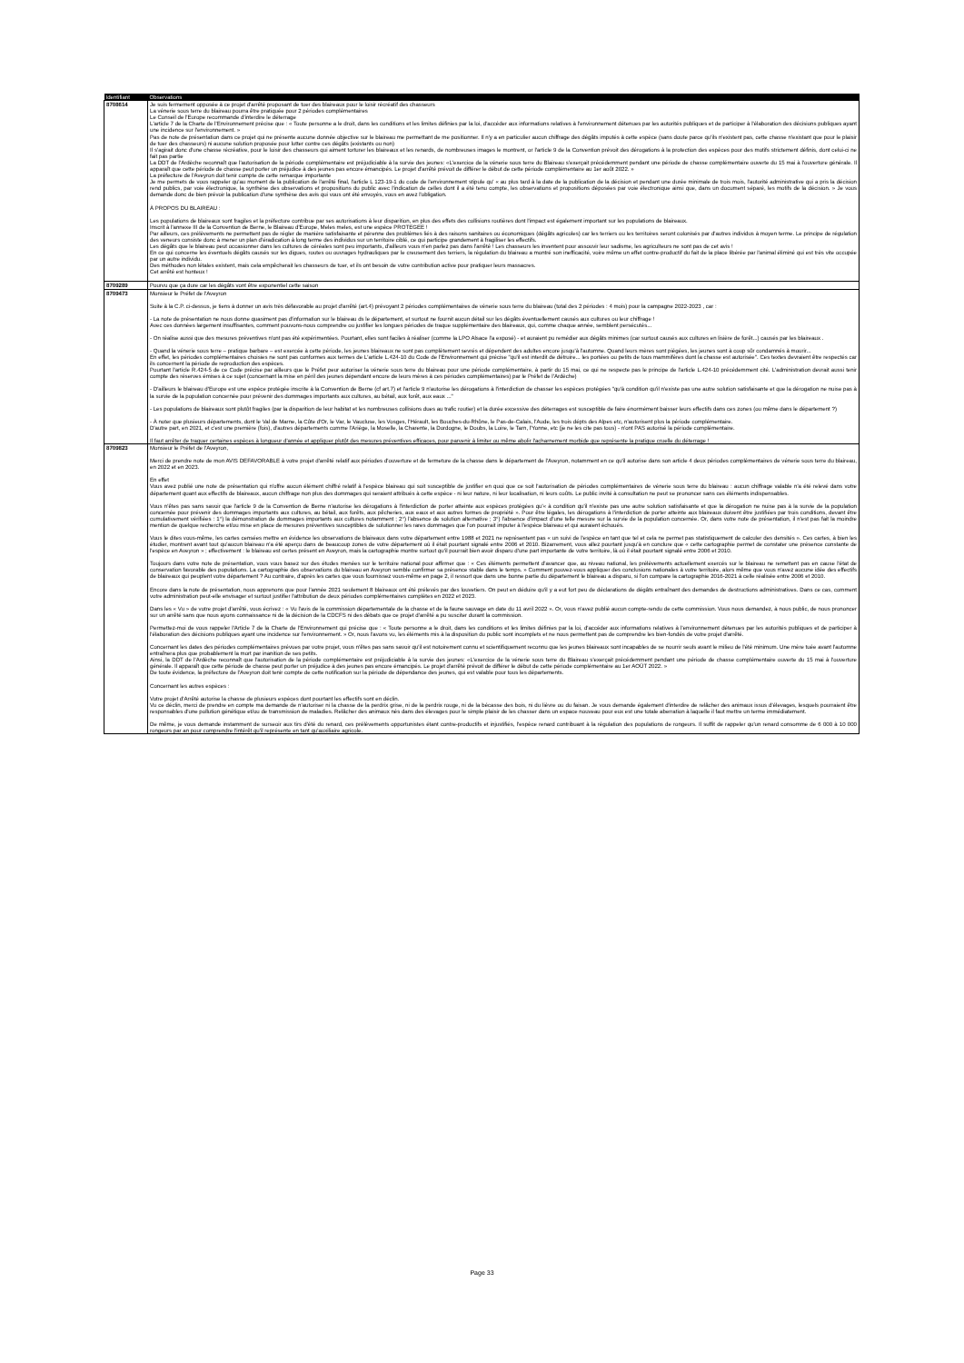| Identifiant | Observations |
| --- | --- |
| 8708614 | Je suis fermement opposée à ce projet d'arrêté proposant de tuer des blaireaux pour le loisir récréatif des chasseurs La vénerie sous terre du blaireau pourra être pratiquée pour 2 périodes complémentaires Le Conseil de l'Europe recommande d'interdire le déterrage L'article 7 de la Charte de l'Environnement précise que : « Toute personne a le droit, dans les conditions et les limites définies par la loi, d'accéder aux informations relatives à l'environnement détenues par les autorités publiques et de participer à l'élaboration des décisions publiques ayant une incidence sur l'environnement. » Pas de note de présentation dans ce projet qui ne présente aucune donnée objective sur le blaireau me permettant de me positionner. Il n'y a en particulier aucun chiffrage des dégâts imputés à cette espèce (sans doute parce qu'ils n'existent pas, cette chasse n'existant que pour le plaisir de tuer des chasseurs) ni aucune solution proposée pour lutter contre ces dégâts (existants ou non) Il s'agirait donc d'une chasse récréative, pour le loisir des chasseurs qui aiment torturer les blaireaux et les renards, de nombreuses images le montrent, or l'article 9 de la Convention prévoit des dérogations à la protection des espèces pour des motifs strictement définis, dont celui-ci ne fait pas partie La DDT de l'Ardèche reconnaît que l'autorisation de la période complémentaire est préjudiciable à la survie des jeunes: «L'exercice de la vénerie sous terre du Blaireau s'exerçait précédemment pendant une période de chasse complémentaire ouverte du 15 mai à l'ouverture générale. Il apparaît que cette période de chasse peut porter un préjudice à des jeunes pas encore émancipés. Le projet d'arrêté prévoit de différer le début de cette période complémentaire au 1er août 2022. » La préfecture de l'Aveyron doit tenir compte de cette remarque importante Je me permets de vous rappeler qu'au moment de la publication de l'arrêté final, l'article L 123-19-1 du code de l'environnement stipule qu' « au plus tard à la date de la publication de la décision et pendant une durée minimale de trois mois, l'autorité administrative qui a pris la décision rend publics, par voie électronique, la synthèse des observations et propositions du public avec l'indication de celles dont il a été tenu compte, les observations et propositions déposées par voie électronique ainsi que, dans un document séparé, les motifs de la décision. » Je vous demande donc de bien prévoir la publication d'une synthèse des avis qui vous ont été envoyés, vous en avez l'obligation. À PROPOS DU BLAIREAU : Les populations de blaireaux sont fragiles et la préfecture contribue par ses autorisations à leur disparition, en plus des effets des collisions routières dont l'impact est également important sur les populations de blaireaux. Inscrit à l'annexe III de la Convention de Berne, le Blaireau d'Europe, Meles meles, est une espèce PROTEGEE ! Par ailleurs, ces prélèvements ne permettent pas de régler de manière satisfaisante et pérenne des problèmes liés à des raisons sanitaires ou économiques (dégâts agricoles) car les terriers ou les territoires seront colonisés par d'autres individus à moyen terme. Le principe de régulation des veneurs consiste donc à mener un plan d'éradication à long terme des individus sur un territoire ciblé, ce qui participe grandement à fragiliser les effectifs. Les dégâts que le blaireau peut occasionner dans les cultures de céréales sont peu importants, d'ailleurs vous n'en parlez pas dans l'arrêté ! Les chasseurs les inventent pour assouvir leur sadisme, les agriculteurs ne sont pas de cet avis ! En ce qui concerne les éventuels dégâts causés sur les digues, routes ou ouvrages hydrauliques par le creusement des terriers, la régulation du blaireau a montré son inefficacité, voire même un effet contre-productif du fait de la place libérée par l'animal éliminé qui est très vite occupée par un autre individu. Des méthodes non létales existent, mais cela empêcherait les chasseurs de tuer, et ils ont besoin de votre contribution active pour pratiquer leurs massacres. Cet arrêté est honteux ! |
| 8709289 | Pourvu que ça dure car les dégâts vont être exponentiel cette saison |
| 8709473 | Monsieur le Préfet de l'Aveyron Suite à la C.P. ci-dessus, je tiens à donner un avis très défavorable au projet d'arrêté (art.4) prévoyant 2 périodes complémentaires de vénerie sous terre du blaireau (total des 2 périodes : 4 mois) pour la campagne 2022-2023 , car : - La note de présentation ne nous donne quasiment pas d'information sur le blaireau ds le département, et surtout ne fournit aucun détail sur les dégâts éventuellement causés aux cultures ou leur chiffrage ! Avec ces données largement insuffisantes, comment pouvons-nous comprendre ou justifier les longues périodes de traque supplémentaire des blaireaux, qui, comme chaque année, semblent persécutés... - On réalise aussi que des mesures préventives n'ont pas été expérimentées. Pourtant, elles sont faciles à réaliser (comme la LPO Alsace l'a exposé) - et auraient pu remédier aux dégâts minimes (car surtout causés aux cultures en lisière de forêt...) causés par les blaireaux . - Quand la vénerie sous terre – pratique barbare – est exercée à cette période, les jeunes blaireaux ne sont pas complètement sevrés et dépendent des adultes encore jusqu'à l'automne. Quand leurs mères sont piégées, les jeunes sont à coup sûr condamnés à mourir... En effet, les périodes complémentaires choisies ne sont pas conformes aux termes de L'article L.424-10 du Code de l'Environnement qui précise "qu'il est interdit de détruire... les portées ou petits de tous mammifères dont la chasse est autorisée". Ces textes devraient être respectés car ils concernent la période de reproduction des espèces. Pourtant l'article R.424-5 de ce Code précise par ailleurs que le Préfet peur autoriser la vénerie sous terre du blaireau pour une période complémentaire, à partir du 15 mai, ce qui ne respecte pas le principe de l'article L.424-10 précédemment cité. L'administration devrait aussi tenir compte des réserves émises à ce sujet (concernant la mise en péril des jeunes dépendant encore de leurs mères à ces périodes complémentaires) par le Préfet de l'Ardèche) - D'ailleurs le blaireau d'Europe est une espèce protégée inscrite à la Convention de Berne (cf art.7) et l'article 9 n'autorise les dérogations à l'interdiction de chasser les espèces protégées "qu'à condition qu'il n'existe pas une autre solution satisfaisante et que la dérogation ne nuise pas à la survie de la population concernée pour prévenir des dommages importants aux cultures, au bétail, aux forêt, aux eaux ..." - Les populations de blaireaux sont plutôt fragiles (par la disparition de leur habitat et les nombreuses collisions dues au trafic routier) et la durée excessive des déterrages est susceptible de faire énormément baisser leurs effectifs dans ces zones (ou même dans le département ?) - À noter que plusieurs départements, dont le Val de Marne, la Côte d'Or, le Var, le Vaucluse, les Vosges, l'Hérault, les Bouches-du-Rhône, le Pas-de-Calais, l'Aude, les trois dépts des Alpes etc, n'autorisent plus la période complémentaire. D'autre part, en 2021, et c'est une première (fois), d'autres départements comme l'Ariège, la Moselle, la Charente, la Dordogne, le Doubs, la Loire, le Tarn, l'Yonne, etc (je ne les cite pas tous) - n'ont PAS autorisé la période complémentaire. Il faut arrêter de traquer certaines espèces à longueur d'année et appliquer plutôt des mesures préventives efficaces, pour parvenir à limiter ou même abolir l'acharnement morbide que représente la pratique cruelle du déterrage ! |
| 8709823 | Monsieur le Préfet de l'Aveyron, Merci de prendre note de mon AVIS DEFAVORABLE à votre projet d'arrêté relatif aux périodes d'ouverture et de fermeture de la chasse dans le département de l'Aveyron, notamment en ce qu'il autorise dans son article 4 deux périodes complémentaires de vénerie sous terre du blaireau, en 2022 et en 2023. En effet Vous avez publié une note de présentation qui n'offre aucun élément chiffré relatif à l'espèce blaireau qui soit susceptible de justifier en quoi que ce soit l'autorisation de périodes complémentaires de vénerie sous terre du blaireau : aucun chiffrage valable n'a été relevé dans votre département quant aux effectifs de blaireaux, aucun chiffrage non plus des dommages qui seraient attribués à cette espèce - ni leur nature, ni leur localisation, ni leurs coûts. Le public invité à consultation ne peut se prononcer sans ces éléments indispensables. Vous n'êtes pas sans savoir que l'article 9 de la Convention de Berne n'autorise les dérogations à l'interdiction de porter atteinte aux espèces protégées qu'« à condition qu'il n'existe pas une autre solution satisfaisante et que la dérogation ne nuise pas à la survie de la population concernée pour prévenir des dommages importants aux cultures, au bétail, aux forêts, aux pêcheries, aux eaux et aux autres formes de propriété ». Pour être légales, les dérogations à l'interdiction de porter atteinte aux blaireaux doivent être justifiées par trois conditions, devant être cumulativement vérifiées : 1°) la démonstration de dommages importants aux cultures notamment ; 2°) l'absence de solution alternative ; 3°) l'absence d'impact d'une telle mesure sur la survie de la population concernée. Or, dans votre note de présentation, il n'est pas fait la moindre mention de quelque recherche et/ou mise en place de mesures préventives susceptibles de solutionner les rares dommages que l'on pourrait imputer à l'espèce blaireau et qui auraient échoués. Vous le dites vous-même, les cartes censées mettre en évidence les observations de blaireaux dans votre département entre 1988 et 2021 ne représentent pas « un suivi de l'espèce en tant que tel et cela ne permet pas statistiquement de calculer des densités ». Ces cartes, à bien les étudier, montrent avant tout qu'aucun blaireau n'a été aperçu dans de beaucoup zones de votre département où il était pourtant signalé entre 2006 et 2010. Bizarrement, vous allez pourtant jusqu'à en conclure que « cette cartographie permet de constater une présence constante de l'espèce en Aveyron » ; effectivement : le blaireau est certes présent en Aveyron, mais la cartographie montre surtout qu'il pourrait bien avoir disparu d'une part importante de votre territoire, là où il était pourtant signalé entre 2006 et 2010. Toujours dans votre note de présentation, vous vous basez sur des études menées sur le territoire national pour affirmer que : « Ces éléments permettent d'avancer que, au niveau national, les prélèvements actuellement exercés sur le blaireau ne remettent pas en cause l'état de conservation favorable des populations. La cartographie des observations du blaireau en Aveyron semble confirmer sa présence stable dans le temps. » Comment pouvez-vous appliquer des conclusions nationales à votre territoire, alors même que vous n'avez aucune idée des effectifs de blaireaux qui peuplent votre département ? Au contraire, d'après les cartes que vous fournissez vous-même en page 2, il ressort que dans une bonne partie du département le blaireau a disparu, si l'on compare la cartographie 2016-2021 à celle réalisée entre 2006 et 2010. Encore dans la note de présentation, nous apprenons que pour l'année 2021 seulement 8 blaireaux ont été prélevés par des louvetiers. On peut en déduire qu'il y a eut fort peu de déclarations de dégâts entraînant des demandes de destructions administratives. Dans ce cas, comment votre administration peut-elle envisager et surtout justifier l'attribution de deux périodes complémentaires complètes en 2022 et 2023. Dans les « Vu » de votre projet d'arrêté, vous écrivez : « Vu l'avis de la commission départementale de la chasse et de la faune sauvage en date du 11 avril 2022 ». Or, vous n'avez publié aucun compte-rendu de cette commission. Vous nous demandez, à nous public, de nous prononcer sur un arrêté sans que nous ayons connaissance ni de la décision de la CDCFS ni des débats que ce projet d'arrêté a pu susciter durant la commission. Permettez-moi de vous rappeler l'Article 7 de la Charte de l'Environnement qui précise que : « Toute personne a le droit, dans les conditions et les limites définies par la loi, d'accéder aux informations relatives à l'environnement détenues par les autorités publiques et de participer à l'élaboration des décisions publiques ayant une incidence sur l'environnement. » Or, nous l'avons vu, les éléments mis à la disposition du public sont incomplets et ne nous permettent pas de comprendre les bien-fondés de votre projet d'arrêté. Concernant les dates des périodes complémentaires prévues par votre projet, vous n'êtes pas sans savoir qu'il est notoirement connu et scientifiquement reconnu que les jeunes blaireaux sont incapables de se nourrir seuls avant le milieu de l'été minimum. Une mère tuée avant l'automne entraînera plus que probablement la mort par inanition de ses petits. Ainsi, la DDT de l'Ardèche reconnaît que l'autorisation de la période complémentaire est préjudiciable à la survie des jeunes: «L'exercice de la vénerie sous terre du Blaireau s'exerçait précédemment pendant une période de chasse complémentaire ouverte du 15 mai à l'ouverture générale. Il apparaît que cette période de chasse peut porter un préjudice à des jeunes pas encore émancipés. Le projet d'arrêté prévoit de différer le début de cette période complémentaire au 1er AOÛT 2022. » De toute évidence, la préfecture de l'Aveyron doit tenir compte de cette notification sur la période de dépendance des jeunes, qui est valable pour tous les départements. Concernant les autres espèces : Votre projet d'Arrêté autorise la chasse de plusieurs espèces dont pourtant les effectifs sont en déclin. Vu ce déclin, merci de prendre en compte ma demande de n'autoriser ni la chasse de la perdrix grise, ni de la perdrix rouge, ni de la bécasse des bois, ni du lièvre ou du faisan. Je vous demande également d'interdire de relâcher des animaux issus d'élevages, lesquels pourraient être responsables d'une pollution génétique et/ou de transmission de maladies. Relâcher des animaux nés dans des élevages pour le simple plaisir de les chasser dans un espace nouveau pour eux est une totale aberration à laquelle il faut mettre un terme immédiatement. De même, je vous demande instamment de surseoir aux tirs d'été du renard, ces prélèvements opportunistes étant contre-productifs et injustifiés, l'espèce renard contribuant à la régulation des populations de rongeurs. Il suffit de rappeler qu'un renard consomme de 6 000 à 10 000 rongeurs par an pour comprendre l'intérêt qu'il représente en tant qu'auxiliaire agricole. |
Page 33